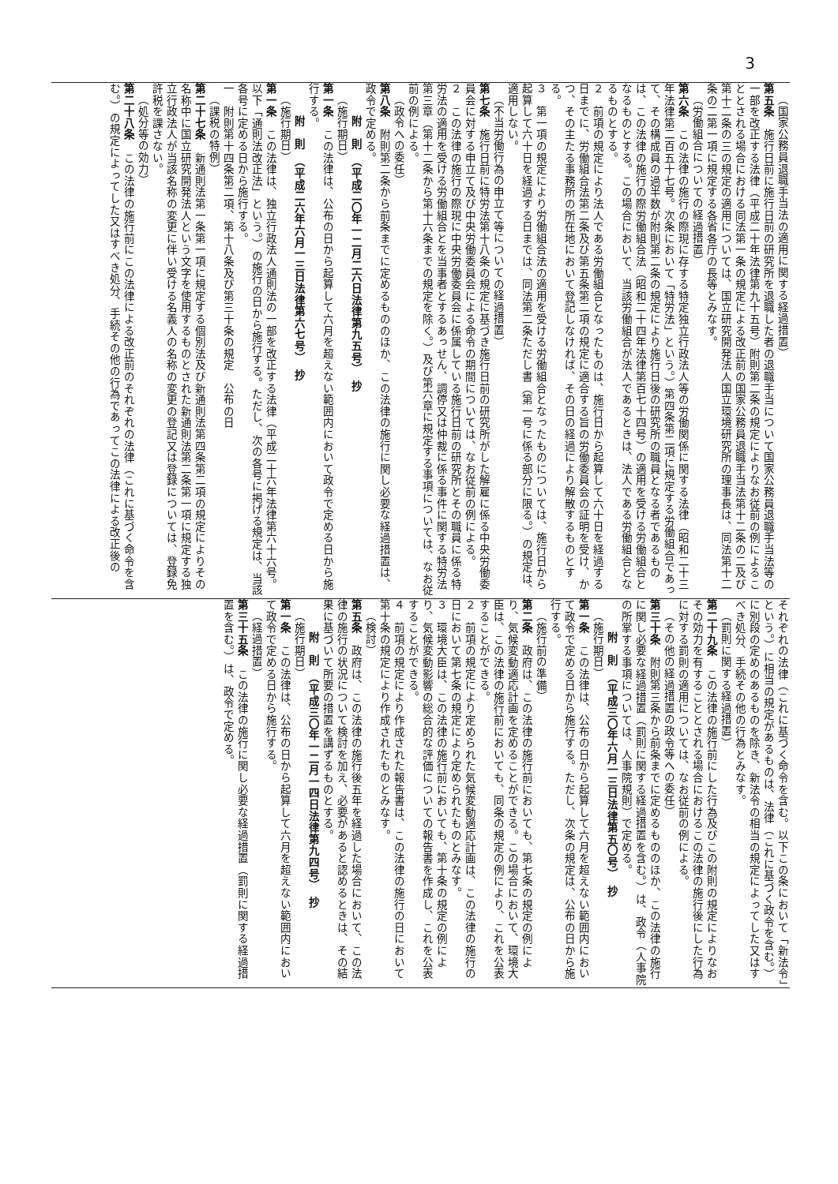3
（国家公務員退職手当法の適用に関する経過措置）
第五条　施行日前に施行日前の研究所を退職した者の退職手当について国家公務員退職手当法等の一部を改正する法律（平成二十年法律第九十五号）附則第二条の規定によりなお従前の例によることとされる場合における同法第一条の規定による改正前の国家公務員退職手当法第十二条の二及び第十二条の三の規定の適用については、国立研究開発法人国立環境研究所の理事長は、同法第十二条の二第一項に規定する各省各庁の長等とみなす。
（労働組合についての経過措置）
第六条　この法律の施行の際現に存する特定独立行政法人等の労働関係に関する法律（昭和二十三年法律第二百五十七号。次条において「特労法」という。）第四条第二項に規定する労働組合であって、その構成員の過半数が附則第二条の規定により施行日後の研究所の職員となる者であるものは、この法律の施行の際労働組合法（昭和二十四年法律第百七十四号）の適用を受ける労働組合となるものとする。この場合において、当該労働組合が法人であるときは、法人である労働組合となるものとする。
２　前項の規定により法人である労働組合となったものは、施行日から起算して六十日を経過する日までに、労働組合法第二条及び第五条第二項の規定に適合する旨の労働委員会の証明を受け、かつ、その主たる事務所の所在地において登記しなければ、その日の経過により解散するものとする。
３　第一項の規定により労働組合法の適用を受ける労働組合となったものについては、施行日から起算して六十日を経過する日までは、同法第二条ただし書（第一号に係る部分に限る。）の規定は、適用しない。
（不当労働行為の申立て等についての経過措置）
第七条　施行日前に特労法第十八条の規定に基づき施行日前の研究所がした解雇に係る中央労働委員会に対する申立て及び中央労働委員会による命令の期間については、なお従前の例による。
２　この法律の施行の際現に中央労働委員会に係属している施行日前の研究所とその職員に係る特労法の適用を受ける労働組合とを当事者とするあっせん、調停又は仲裁に係る事件に関する特労法第三章（第十二条から第十六条までの規定を除く。）及び第六章に規定する事項については、なお従前の例による。
（政令への委任）
第八条　附則第二条から前条までに定めるもののほか、この法律の施行に関し必要な経過措置は、政令で定める。
附　則　（平成二〇年一二月二六日法律第九五号）　抄
（施行期日）
第一条　この法律は、公布の日から起算して六月を超えない範囲内において政令で定める日から施行する。
附　則　（平成二六年六月一三日法律第六七号）　抄
（施行期日）
第一条　この法律は、独立行政法人通則法の一部を改正する法律（平成二十六年法律第六十六号。以下「通則法改正法」という。）の施行の日から施行する。ただし、次の各号に掲げる規定は、当該各号に定める日から施行する。
一　附則第十四条第二項、第十八条及び第三十条の規定　公布の日
（課税の特例）
第二十七条　新通則法第一条第一項に規定する個別法及び新通則法第四条第二項の規定によりその名称中に国立研究開発法人という文字を使用するものとされた新通則法第二条第一項に規定する独立行政法人が当該名称の変更に伴い受ける名義人の名称の変更の登記又は登録については、登録免許税を課さない。
（処分等の効力）
第二十八条　この法律の施行前にこの法律による改正前のそれぞれの法律（これに基づく命令を含む。）の規定によってした又はすべき処分、手続その他の行為であってこの法律による改正後の
それぞれの法律（これに基づく命令を含む。以下この条において「新法令」という。）に相当の規定があるものは、法律（これに基づく政令を含む。）に別段の定めのあるものを除き、新法令の相当の規定によってした又はすべき処分、手続その他の行為とみなす。
（罰則に関する経過措置）
第二十九条　この法律の施行前にした行為及びこの附則の規定によりなおその効力を有することとされる場合におけるこの法律の施行後にした行為に対する罰則の適用については、なお従前の例による。
（その他の経過措置の政令等への委任）
第三十条　附則第三条から前条までに定めるもののほか、この法律の施行に関し必要な経過措置（罰則に関する経過措置を含む。）は、政令（人事院の所掌する事項については、人事院規則）で定める。
附　則　（平成三〇年六月一三日法律第五〇号）　抄
（施行期日）
第一条　この法律は、公布の日から起算して六月を超えない範囲内において政令で定める日から施行する。ただし、次条の規定は、公布の日から施行する。
（施行前の準備）
第二条　政府は、この法律の施行前においても、第七条の規定の例により、気候変動適応計画を定めることができる。この場合において、環境大臣は、この法律の施行前においても、同条の規定の例により、これを公表することができる。
２　前項の規定により定められた気候変動適応計画は、この法律の施行の日において第七条の規定により定められたものとみなす。
３　環境大臣は、この法律の施行前においても、第十条の規定の例により、気候変動影響の総合的な評価についての報告書を作成し、これを公表することができる。
４　前項の規定により作成された報告書は、この法律の施行の日において第十条の規定により作成されたものとみなす。
（検討）
第五条　政府は、この法律の施行後五年を経過した場合において、この法律の施行の状況について検討を加え、必要があると認めるときは、その結果に基づいて所要の措置を講ずるものとする。
附　則　（平成三〇年一二月一四日法律第九四号）　抄
（施行期日）
第一条　この法律は、公布の日から起算して六月を超えない範囲内において政令で定める日から施行する。
（経過措置）
第三十五条　この法律の施行に関し必要な経過措置（罰則に関する経過措置を含む。）は、政令で定める。